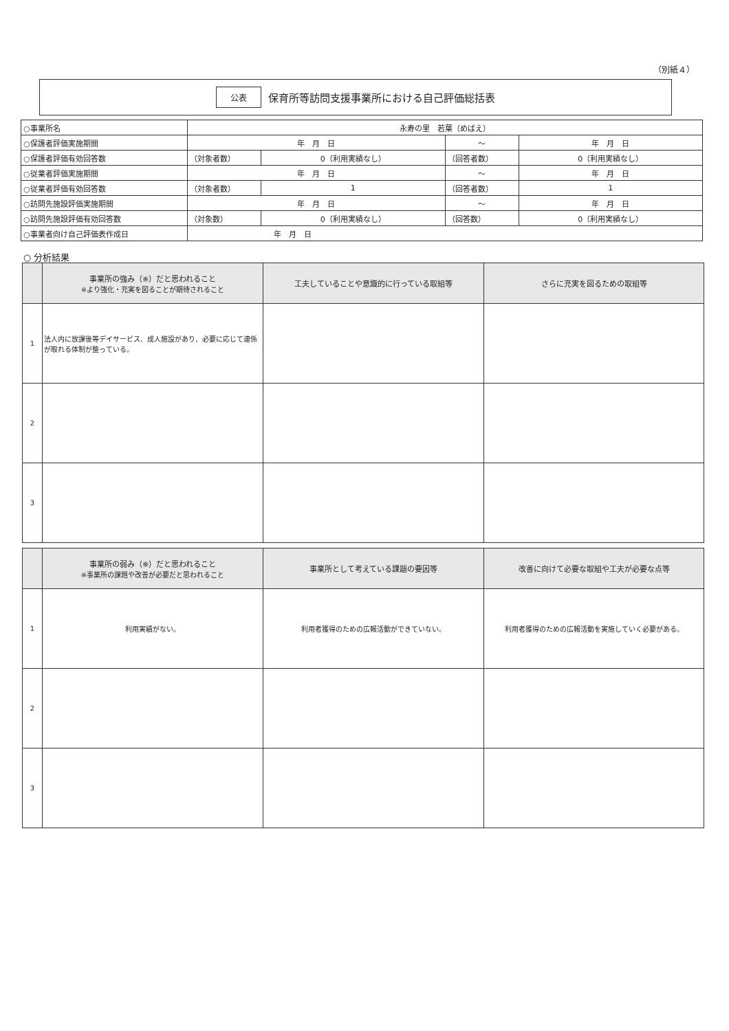（別紙４）
公表 保育所等訪問支援事業所における自己評価総括表
| ○事業所名 | 永寿の里 若葉（めばえ） | | | |
| ○保護者評価実施期間 | 年 月 日 | | ～ | 年 月 日 |
| ○保護者評価有効回答数 | （対象者数） | 0（利用実績なし） | （回答者数） | 0（利用実績なし） |
| ○従業者評価実施期間 | 年 月 日 | | ～ | 年 月 日 |
| ○従業者評価有効回答数 | （対象者数） | 1 | （回答者数） | 1 |
| ○訪問先施設評価実施期間 | 年 月 日 | | ～ | 年 月 日 |
| ○訪問先施設評価有効回答数 | （対象数） | 0（利用実績なし） | （回答数） | 0（利用実績なし） |
| ○事業者向け自己評価表作成日 | 年 月 日 | | | |
○ 分析結果
| | 事業所の強み（※）だと思われること ※より強化・充実を図ることが期待されること | 工夫していることや意識的に行っている取組等 | さらに充実を図るための取組等 |
| --- | --- | --- | --- |
| 1 | 法人内に放課後等デイサービス、成人施設があり、必要に応じて連係が取れる体制が整っている。 | | |
| 2 | | | |
| 3 | | | |
| | 事業所の弱み（※）だと思われること ※事業所の課題や改善が必要だと思われること | 事業所として考えている課題の要因等 | 改善に向けて必要な取組や工夫が必要な点等 |
| --- | --- | --- | --- |
| 1 | 利用実績がない。 | 利用者獲得のための広報活動ができていない。 | 利用者獲得のための広報活動を実施していく必要がある。 |
| 2 | | | |
| 3 | | | |